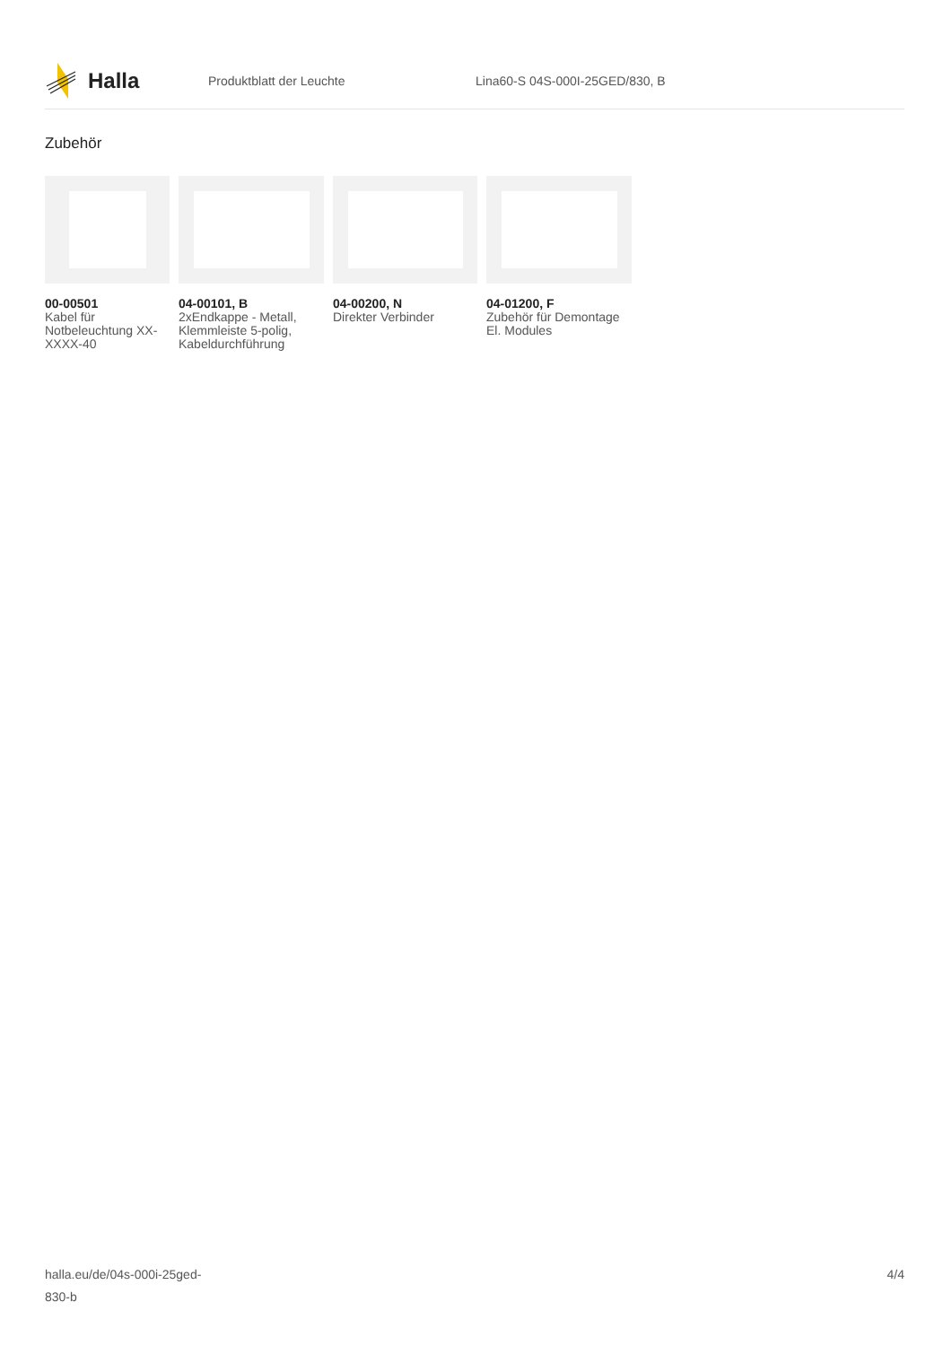Halla
Produktblatt der Leuchte Lina60-S 04S-000I-25GED/830, B
Zubehör
00-00501
Kabel für Notbeleuchtung XX-XXXX-40
04-00101, B
2xEndkappe - Metall, Klemmleiste 5-polig, Kabeldurchführung
04-00200, N
Direkter Verbinder
04-01200, F
Zubehör für Demontage El. Modules
halla.eu/de/04s-000i-25ged-
830-b
4/4